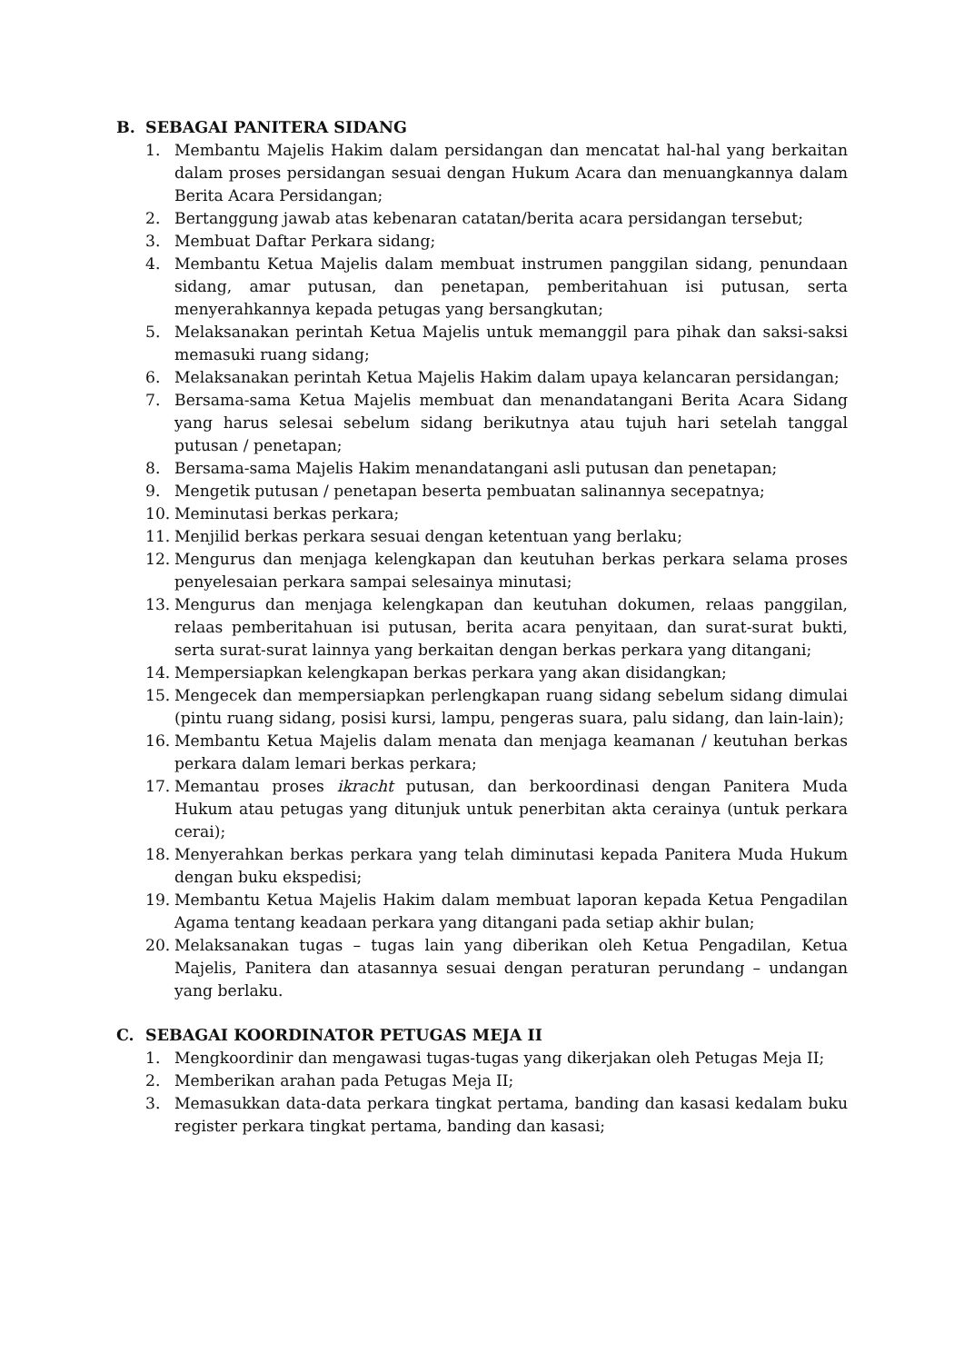B. SEBAGAI PANITERA SIDANG
1. Membantu Majelis Hakim dalam persidangan dan mencatat hal-hal yang berkaitan dalam proses persidangan sesuai dengan Hukum Acara dan menuangkannya dalam Berita Acara Persidangan;
2. Bertanggung jawab atas kebenaran catatan/berita acara persidangan tersebut;
3. Membuat Daftar Perkara sidang;
4. Membantu Ketua Majelis dalam membuat instrumen panggilan sidang, penundaan sidang, amar putusan, dan penetapan, pemberitahuan isi putusan, serta menyerahkannya kepada petugas yang bersangkutan;
5. Melaksanakan perintah Ketua Majelis untuk memanggil para pihak dan saksi-saksi memasuki ruang sidang;
6. Melaksanakan perintah Ketua Majelis Hakim dalam upaya kelancaran persidangan;
7. Bersama-sama Ketua Majelis membuat dan menandatangani Berita Acara Sidang yang harus selesai sebelum sidang berikutnya atau tujuh hari setelah tanggal putusan / penetapan;
8. Bersama-sama Majelis Hakim menandatangani asli putusan dan penetapan;
9. Mengetik putusan / penetapan beserta pembuatan salinannya secepatnya;
10. Meminutasi berkas perkara;
11. Menjilid berkas perkara sesuai dengan ketentuan yang berlaku;
12. Mengurus dan menjaga kelengkapan dan keutuhan berkas perkara selama proses penyelesaian perkara sampai selesainya minutasi;
13. Mengurus dan menjaga kelengkapan dan keutuhan dokumen, relaas panggilan, relaas pemberitahuan isi putusan, berita acara penyitaan, dan surat-surat bukti, serta surat-surat lainnya yang berkaitan dengan berkas perkara yang ditangani;
14. Mempersiapkan kelengkapan berkas perkara yang akan disidangkan;
15. Mengecek dan mempersiapkan perlengkapan ruang sidang sebelum sidang dimulai (pintu ruang sidang, posisi kursi, lampu, pengeras suara, palu sidang, dan lain-lain);
16. Membantu Ketua Majelis dalam menata dan menjaga keamanan / keutuhan berkas perkara dalam lemari berkas perkara;
17. Memantau proses ikracht putusan, dan berkoordinasi dengan Panitera Muda Hukum atau petugas yang ditunjuk untuk penerbitan akta cerainya (untuk perkara cerai);
18. Menyerahkan berkas perkara yang telah diminutasi kepada Panitera Muda Hukum dengan buku ekspedisi;
19. Membantu Ketua Majelis Hakim dalam membuat laporan kepada Ketua Pengadilan Agama tentang keadaan perkara yang ditangani pada setiap akhir bulan;
20. Melaksanakan tugas – tugas lain yang diberikan oleh Ketua Pengadilan, Ketua Majelis, Panitera dan atasannya sesuai dengan peraturan perundang – undangan yang berlaku.
C. SEBAGAI KOORDINATOR PETUGAS MEJA II
1. Mengkoordinir dan mengawasi tugas-tugas yang dikerjakan oleh Petugas Meja II;
2. Memberikan arahan pada Petugas Meja II;
3. Memasukkan data-data perkara tingkat pertama, banding dan kasasi kedalam buku register perkara tingkat pertama, banding dan kasasi;